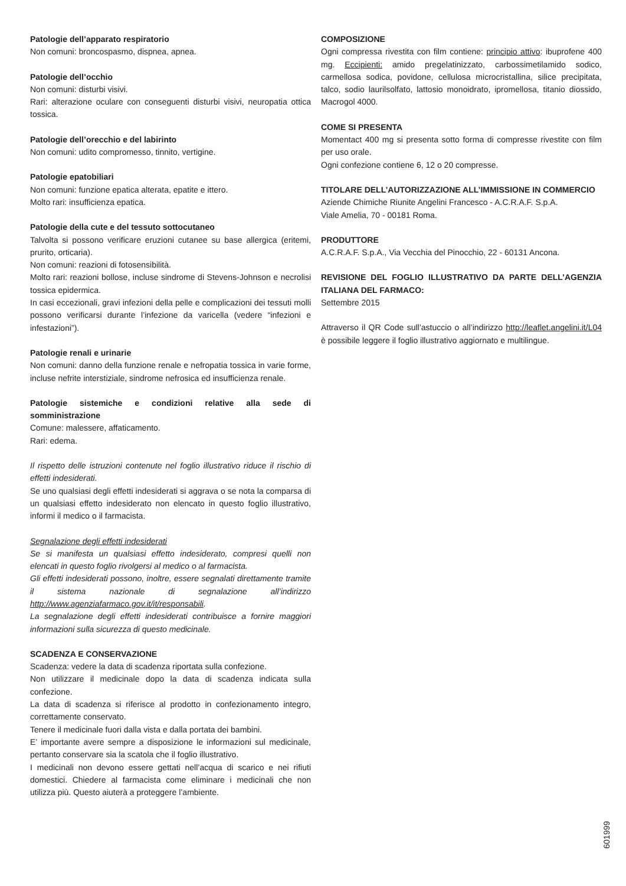Patologie dell’apparato respiratorio
Non comuni: broncospasmo, dispnea, apnea.
Patologie dell’occhio
Non comuni: disturbi visivi.
Rari: alterazione oculare con conseguenti disturbi visivi, neuropatia ottica tossica.
Patologie dell’orecchio e del labirinto
Non comuni: udito compromesso, tinnito, vertigine.
Patologie epatobiliari
Non comuni: funzione epatica alterata, epatite e ittero.
Molto rari: insufficienza epatica.
Patologie della cute e del tessuto sottocutaneo
Talvolta si possono verificare eruzioni cutanee su base allergica (eritemi, prurito, orticaria).
Non comuni: reazioni di fotosensibilità.
Molto rari: reazioni bollose, incluse sindrome di Stevens-Johnson e necrolisi tossica epidermica.
In casi eccezionali, gravi infezioni della pelle e complicazioni dei tessuti molli possono verificarsi durante l’infezione da varicella (vedere “infezioni e infestazioni”).
Patologie renali e urinarie
Non comuni: danno della funzione renale e nefropatia tossica in varie forme, incluse nefrite interstiziale, sindrome nefrosica ed insufficienza renale.
Patologie sistemiche e condizioni relative alla sede di somministrazione
Comune: malessere, affaticamento.
Rari: edema.
Il rispetto delle istruzioni contenute nel foglio illustrativo riduce il rischio di effetti indesiderati.
Se uno qualsiasi degli effetti indesiderati si aggrava o se nota la comparsa di un qualsiasi effetto indesiderato non elencato in questo foglio illustrativo, informi il medico o il farmacista.
Segnalazione degli effetti indesiderati
Se si manifesta un qualsiasi effetto indesiderato, compresi quelli non elencati in questo foglio rivolgersi al medico o al farmacista.
Gli effetti indesiderati possono, inoltre, essere segnalati direttamente tramite il sistema nazionale di segnalazione all’indirizzo http://www.agenziafarmaco.gov.it/it/responsabili.
La segnalazione degli effetti indesiderati contribuisce a fornire maggiori informazioni sulla sicurezza di questo medicinale.
SCADENZA E CONSERVAZIONE
Scadenza: vedere la data di scadenza riportata sulla confezione.
Non utilizzare il medicinale dopo la data di scadenza indicata sulla confezione.
La data di scadenza si riferisce al prodotto in confezionamento integro, correttamente conservato.
Tenere il medicinale fuori dalla vista e dalla portata dei bambini.
E’ importante avere sempre a disposizione le informazioni sul medicinale, pertanto conservare sia la scatola che il foglio illustrativo.
I medicinali non devono essere gettati nell’acqua di scarico e nei rifiuti domestici. Chiedere al farmacista come eliminare i medicinali che non utilizza più. Questo aiuterà a proteggere l’ambiente.
COMPOSIZIONE
Ogni compressa rivestita con film contiene: principio attivo: ibuprofene 400 mg. Eccipienti: amido pregelatinizzato, carbossimetilamido sodico, carmellosa sodica, povidone, cellulosa microcristallina, silice precipitata, talco, sodio laurilsolfato, lattosio monoidrato, ipromellosa, titanio diossido, Macrogol 4000.
COME SI PRESENTA
Momentact 400 mg si presenta sotto forma di compresse rivestite con film per uso orale.
Ogni confezione contiene 6, 12 o 20 compresse.
TITOLARE DELL’AUTORIZZAZIONE ALL’IMMISSIONE IN COMMERCIO
Aziende Chimiche Riunite Angelini Francesco - A.C.R.A.F. S.p.A.
Viale Amelia, 70 - 00181 Roma.
PRODUTTORE
A.C.R.A.F. S.p.A., Via Vecchia del Pinocchio, 22 - 60131 Ancona.
REVISIONE DEL FOGLIO ILLUSTRATIVO DA PARTE DELL’AGENZIA ITALIANA DEL FARMACO:
Settembre 2015
Attraverso il QR Code sull’astuccio o all’indirizzo http://leaflet.angelini.it/L04 è possibile leggere il foglio illustrativo aggiornato e multilingue.
601999